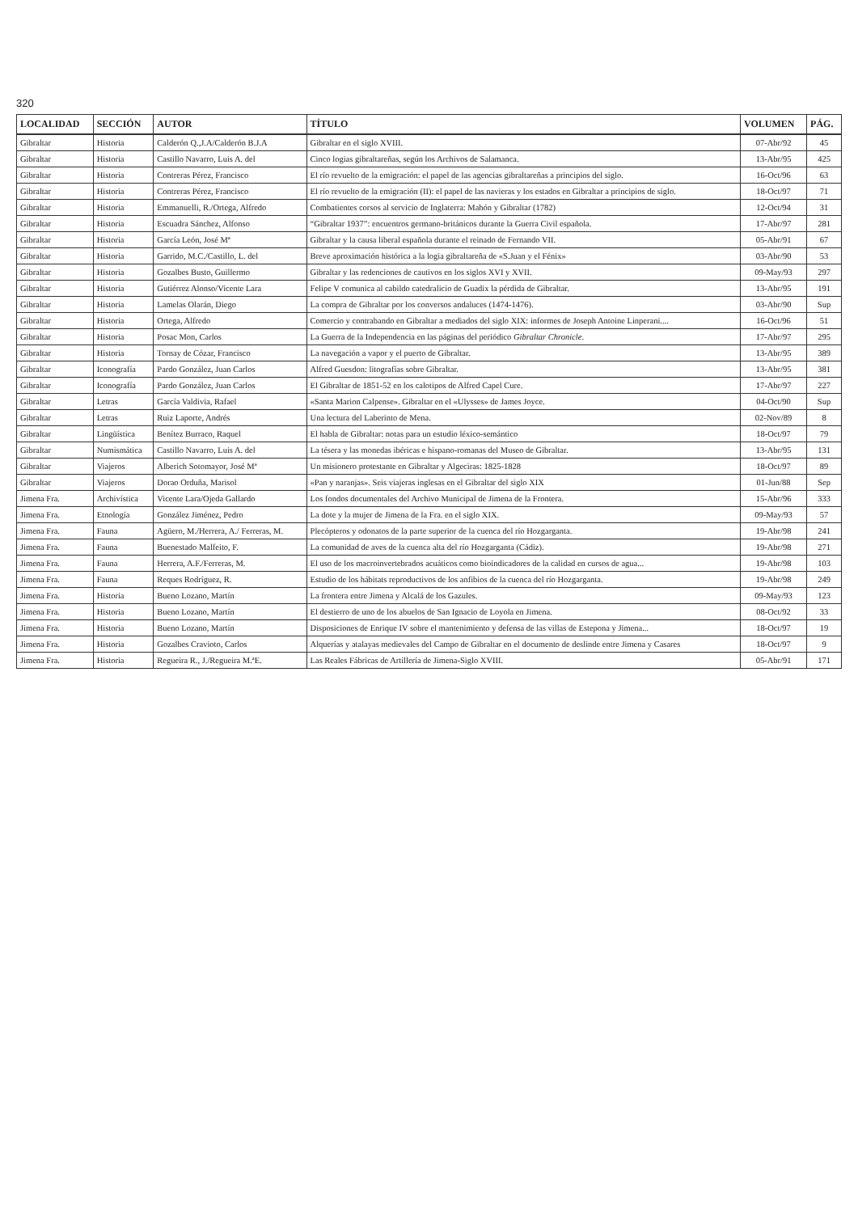320
| LOCALIDAD | SECCIÓN | AUTOR | TÍTULO | VOLUMEN | PÁG. |
| --- | --- | --- | --- | --- | --- |
| Gibraltar | Historia | Calderón Q.,J.A/Calderón B.J.A | Gibraltar en el siglo XVIII. | 07-Abr/92 | 45 |
| Gibraltar | Historia | Castillo Navarro, Luis A. del | Cinco logias gibraltareñas, según los Archivos de Salamanca. | 13-Abr/95 | 425 |
| Gibraltar | Historia | Contreras Pérez, Francisco | El río revuelto de la emigración: el papel de las agencias gibraltareñas a principios del siglo. | 16-Oct/96 | 63 |
| Gibraltar | Historia | Contreras Pérez, Francisco | El río revuelto de la emigración (II): el papel de las navieras y los estados en Gibraltar a principios de siglo. | 18-Oct/97 | 71 |
| Gibraltar | Historia | Emmanuelli, R./Ortega, Alfredo | Combatientes corsos al servicio de Inglaterra: Mahón y Gibraltar (1782) | 12-Oct/94 | 31 |
| Gibraltar | Historia | Escuadra Sánchez, Alfonso | “Gibraltar 1937”: encuentros germano-británicos durante la Guerra Civil española. | 17-Abr/97 | 281 |
| Gibraltar | Historia | García León, José Mª | Gibraltar y la causa liberal española durante el reinado de Fernando VII. | 05-Abr/91 | 67 |
| Gibraltar | Historia | Garrido, M.C./Castillo, L. del | Breve aproximación histórica a la logia gibraltareña de «S.Juan y el Fénix» | 03-Abr/90 | 53 |
| Gibraltar | Historia | Gozalbes Busto, Guillermo | Gibraltar y las redenciones de cautivos en los siglos XVI y XVII. | 09-May/93 | 297 |
| Gibraltar | Historia | Gutiérrez Alonso/Vicente Lara | Felipe V comunica al cabildo catedralicio de Guadix la pérdida de Gibraltar. | 13-Abr/95 | 191 |
| Gibraltar | Historia | Lamelas Olarán, Diego | La compra de Gibraltar por los conversos andaluces (1474-1476). | 03-Abr/90 | Sup |
| Gibraltar | Historia | Ortega, Alfredo | Comercio y contrabando en Gibraltar a mediados del siglo XIX: informes de Joseph Antoine Linperani.... | 16-Oct/96 | 51 |
| Gibraltar | Historia | Posac Mon, Carlos | La Guerra de la Independencia en las páginas del periódico Gibraltar Chronicle . | 17-Abr/97 | 295 |
| Gibraltar | Historia | Tornay de Cózar, Francisco | La navegación a vapor y el puerto de Gibraltar. | 13-Abr/95 | 389 |
| Gibraltar | Iconografía | Pardo González, Juan Carlos | Alfred Guesdon: litografías sobre Gibraltar. | 13-Abr/95 | 381 |
| Gibraltar | Iconografía | Pardo González, Juan Carlos | El Gibraltar de 1851-52 en los calotipos de Alfred Capel Cure. | 17-Abr/97 | 227 |
| Gibraltar | Letras | García Valdivia, Rafael | «Santa Marion Calpense». Gibraltar en el «Ulysses» de James Joyce. | 04-Oct/90 | Sup |
| Gibraltar | Letras | Ruiz Laporte, Andrés | Una lectura del Laberinto de Mena. | 02-Nov/89 | 8 |
| Gibraltar | Lingüística | Benítez Burraco, Raquel | El habla de Gibraltar: notas para un estudio léxico-semántico | 18-Oct/97 | 79 |
| Gibraltar | Numismática | Castillo Navarro, Luis A. del | La tésera y las monedas ibéricas e hispano-romanas del Museo de Gibraltar. | 13-Abr/95 | 131 |
| Gibraltar | Viajeros | Alberich Sotomayor, José Mª | Un misionero protestante en Gibraltar y Algeciras: 1825-1828 | 18-Oct/97 | 89 |
| Gibraltar | Viajeros | Dorao Orduña, Marisol | «Pan y naranjas». Seis viajeras inglesas en el Gibraltar del siglo XIX | 01-Jun/88 | Sep |
| Jimena Fra. | Archivística | Vicente Lara/Ojeda Gallardo | Los fondos documentales del Archivo Municipal de Jimena de la Frontera. | 15-Abr/96 | 333 |
| Jimena Fra. | Etnología | González Jiménez, Pedro | La dote y la mujer de Jimena de la Fra. en el siglo XIX. | 09-May/93 | 57 |
| Jimena Fra. | Fauna | Agüero, M./Herrera, A./ Ferreras, M. | Plecópteros y odonatos de la parte superior de la cuenca del río Hozgarganta. | 19-Abr/98 | 241 |
| Jimena Fra. | Fauna | Buenestado Malfeito, F. | La comunidad de aves de la cuenca alta del río Hozgarganta (Cádiz). | 19-Abr/98 | 271 |
| Jimena Fra. | Fauna | Herrera, A.F./Ferreras, M. | El uso de los macroinvertebrados acuáticos como bioindicadores de la calidad en cursos de agua... | 19-Abr/98 | 103 |
| Jimena Fra. | Fauna | Reques Rodríguez, R. | Estudio de los hábitats reproductivos de los anfibios de la cuenca del río Hozgarganta. | 19-Abr/98 | 249 |
| Jimena Fra. | Historia | Bueno Lozano, Martín | La frontera entre Jimena y Alcalá de los Gazules. | 09-May/93 | 123 |
| Jimena Fra. | Historia | Bueno Lozano, Martín | El destierro de uno de los abuelos de San Ignacio de Loyola en Jimena. | 08-Oct/92 | 33 |
| Jimena Fra. | Historia | Bueno Lozano, Martín | Disposiciones de Enrique IV sobre el mantenimiento y defensa de las villas de Estepona y Jimena... | 18-Oct/97 | 19 |
| Jimena Fra. | Historia | Gozalbes Cravioto, Carlos | Alquerías y atalayas medievales del Campo de Gibraltar en el documento de deslinde entre Jimena y Casares | 18-Oct/97 | 9 |
| Jimena Fra. | Historia | Regueira R., J./Regueira M.ªE. | Las Reales Fábricas de Artillería de Jimena-Siglo XVIII. | 05-Abr/91 | 171 |